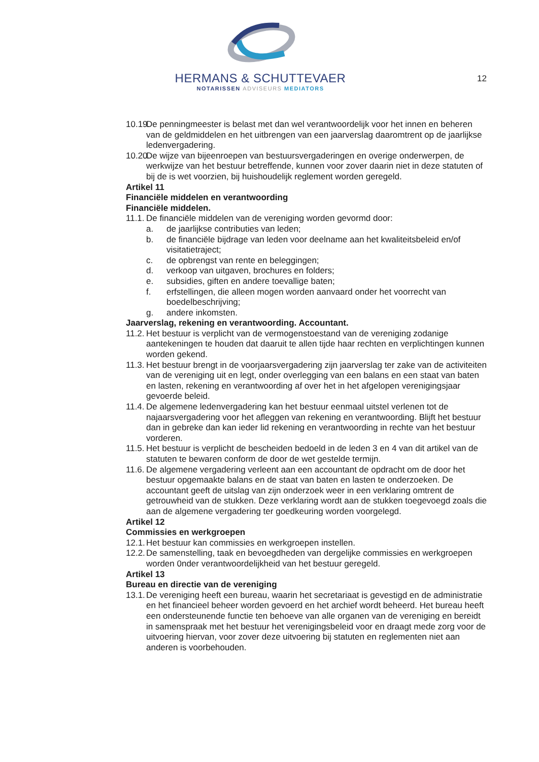HERMANS & SCHUTTEVAER
NOTARISSEN ADVISEURS MEDIATORS
12
10.19. De penningmeester is belast met dan wel verantwoordelijk voor het innen en beheren van de geldmiddelen en het uitbrengen van een jaarverslag daaromtrent op de jaarlijkse ledenvergadering.
10.20. De wijze van bijeenroepen van bestuursvergaderingen en overige onderwerpen, de werkwijze van het bestuur betreffende, kunnen voor zover daarin niet in deze statuten of bij de is wet voorzien, bij huishoudelijk reglement worden geregeld.
Artikel 11
Financiële middelen en verantwoording
Financiële middelen.
11.1. De financiële middelen van de vereniging worden gevormd door:
a. de jaarlijkse contributies van leden;
b. de financiële bijdrage van leden voor deelname aan het kwaliteitsbeleid en/of visitatietraject;
c. de opbrengst van rente en beleggingen;
d. verkoop van uitgaven, brochures en folders;
e. subsidies, giften en andere toevallige baten;
f. erfstellingen, die alleen mogen worden aanvaard onder het voorrecht van boedelbeschrijving;
g. andere inkomsten.
Jaarverslag, rekening en verantwoording. Accountant.
11.2. Het bestuur is verplicht van de vermogenstoestand van de vereniging zodanige aantekeningen te houden dat daaruit te allen tijde haar rechten en verplichtingen kunnen worden gekend.
11.3. Het bestuur brengt in de voorjaarsvergadering zijn jaarverslag ter zake van de activiteiten van de vereniging uit en legt, onder overlegging van een balans en een staat van baten en lasten, rekening en verantwoording af over het in het afgelopen verenigingsjaar gevoerde beleid.
11.4. De algemene ledenvergadering kan het bestuur eenmaal uitstel verlenen tot de najaarsvergadering voor het afleggen van rekening en verantwoording. Blijft het bestuur dan in gebreke dan kan ieder lid rekening en verantwoording in rechte van het bestuur vorderen.
11.5. Het bestuur is verplicht de bescheiden bedoeld in de leden 3 en 4 van dit artikel van de statuten te bewaren conform de door de wet gestelde termijn.
11.6. De algemene vergadering verleent aan een accountant de opdracht om de door het bestuur opgemaakte balans en de staat van baten en lasten te onderzoeken. De accountant geeft de uitslag van zijn onderzoek weer in een verklaring omtrent de getrouwheid van de stukken. Deze verklaring wordt aan de stukken toegevoegd zoals die aan de algemene vergadering ter goedkeuring worden voorgelegd.
Artikel 12
Commissies en werkgroepen
12.1. Het bestuur kan commissies en werkgroepen instellen.
12.2. De samenstelling, taak en bevoegdheden van dergelijke commissies en werkgroepen worden 0nder verantwoordelijkheid van het bestuur geregeld.
Artikel 13
Bureau en directie van de vereniging
13.1. De vereniging heeft een bureau, waarin het secretariaat is gevestigd en de administratie en het financieel beheer worden gevoerd en het archief wordt beheerd. Het bureau heeft een ondersteunende functie ten behoeve van alle organen van de vereniging en bereidt in samenspraak met het bestuur het verenigingsbeleid voor en draagt mede zorg voor de uitvoering hiervan, voor zover deze uitvoering bij statuten en reglementen niet aan anderen is voorbehouden.